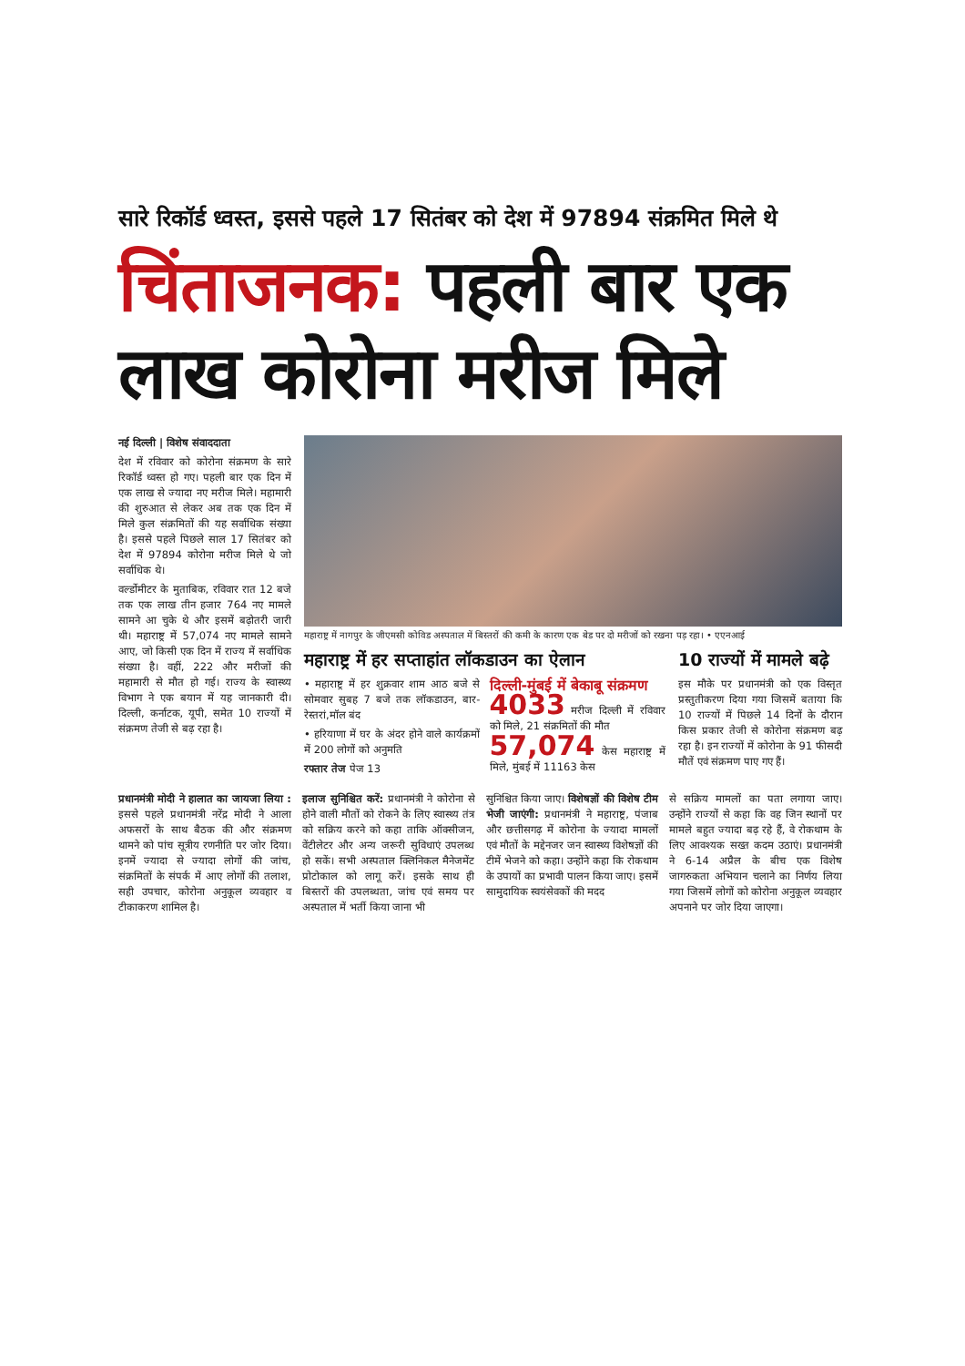सारे रिकॉर्ड ध्वस्त, इससे पहले 17 सितंबर को देश में 97894 संक्रमित मिले थे
चिंताजनक: पहली बार एक लाख कोरोना मरीज मिले
नई दिल्ली | विशेष संवाददाता
देश में रविवार को कोरोना संक्रमण के सारे रिकॉर्ड ध्वस्त हो गए। पहली बार एक दिन में एक लाख से ज्यादा नए मरीज मिले। महामारी की शुरुआत से लेकर अब तक एक दिन में मिले कुल संक्रमितों की यह सर्वाधिक संख्या है। इससे पहले पिछले साल 17 सितंबर को देश में 97894 कोरोना मरीज मिले थे जो सर्वाधिक थे।
वर्ल्डोमीटर के मुताबिक, रविवार रात 12 बजे तक एक लाख तीन हजार 764 नए मामले सामने आ चुके थे और इसमें बढ़ोतरी जारी थी। महाराष्ट्र में 57,074 नए मामले सामने आए, जो किसी एक दिन में राज्य में सर्वाधिक संख्या है। वहीं, 222 और मरीजों की महामारी से मौत हो गई। राज्य के स्वास्थ्य विभाग ने एक बयान में यह जानकारी दी। दिल्ली, कर्नाटक, यूपी, समेत 10 राज्यों में संक्रमण तेजी से बढ़ रहा है।
महाराष्ट्र में नागपुर के जीएमसी कोविड अस्पताल में बिस्तरों की कमी के कारण एक बेड पर दो मरीजों को रखना पड़ रहा। • एएनआई
महाराष्ट्र में हर सप्ताहांत लॉकडाउन का ऐलान
• महाराष्ट्र में हर शुक्रवार शाम आठ बजे से सोमवार सुबह 7 बजे तक लॉकडाउन, बार-रेस्तरां,मॉल बंद
• हरियाणा में घर के अंदर होने वाले कार्यक्रमों में 200 लोगों को अनुमति
रफ्तार तेज पेज 13
दिल्ली-मुंबई में बेकाबू संक्रमण
4033 मरीज दिल्ली में रविवार को मिले, 21 संक्रमितों की मौत
57,074 केस महाराष्ट्र में मिले, मुंबई में 11163 केस
10 राज्यों में मामले बढ़े
इस मौके पर प्रधानमंत्री को एक विस्तृत प्रस्तुतीकरण दिया गया जिसमें बताया कि 10 राज्यों में पिछले 14 दिनों के दौरान किस प्रकार तेजी से कोरोना संक्रमण बढ़ रहा है। इन राज्यों में कोरोना के 91 फीसदी मौतें एवं संक्रमण पाए गए हैं।
प्रधानमंत्री मोदी ने हालात का जायजा लिया : इससे पहले प्रधानमंत्री नरेंद्र मोदी ने आला अफसरों के साथ बैठक की और संक्रमण थामने को पांच सूत्रीय रणनीति पर जोर दिया। इनमें ज्यादा से ज्यादा लोगों की जांच, संक्रमितों के संपर्क में आए लोगों की तलाश, सही उपचार, कोरोना अनुकूल व्यवहार व टीकाकरण शामिल है।
इलाज सुनिश्चित करें: प्रधानमंत्री ने कोरोना से होने वाली मौतों को रोकने के लिए स्वास्थ्य तंत्र को सक्रिय करने को कहा ताकि ऑक्सीजन, वेंटीलेटर और अन्य जरूरी सुविधाएं उपलब्ध हो सकें। सभी अस्पताल क्लिनिकल मैनेजमेंट प्रोटोकाल को लागू करें। इसके साथ ही बिस्तरों की उपलब्धता, जांच एवं समय पर अस्पताल में भर्ती किया जाना भी
सुनिश्चित किया जाए। विशेषज्ञों की विशेष टीम भेजी जाएंगी: प्रधानमंत्री ने महाराष्ट्र, पंजाब और छत्तीसगढ़ में कोरोना के ज्यादा मामलों एवं मौतों के मद्देनजर जन स्वास्थ्य विशेषज्ञों की टीमें भेजने को कहा। उन्होंने कहा कि रोकथाम के उपायों का प्रभावी पालन किया जाए। इसमें सामुदायिक स्वयंसेवकों की मदद
से सक्रिय मामलों का पता लगाया जाए। उन्होंने राज्यों से कहा कि वह जिन स्थानों पर मामले बहुत ज्यादा बढ़ रहे हैं, वे रोकथाम के लिए आवश्यक सख्त कदम उठाएं। प्रधानमंत्री ने 6-14 अप्रैल के बीच एक विशेष जागरुकता अभियान चलाने का निर्णय लिया गया जिसमें लोगों को कोरोना अनुकूल व्यवहार अपनाने पर जोर दिया जाएगा।